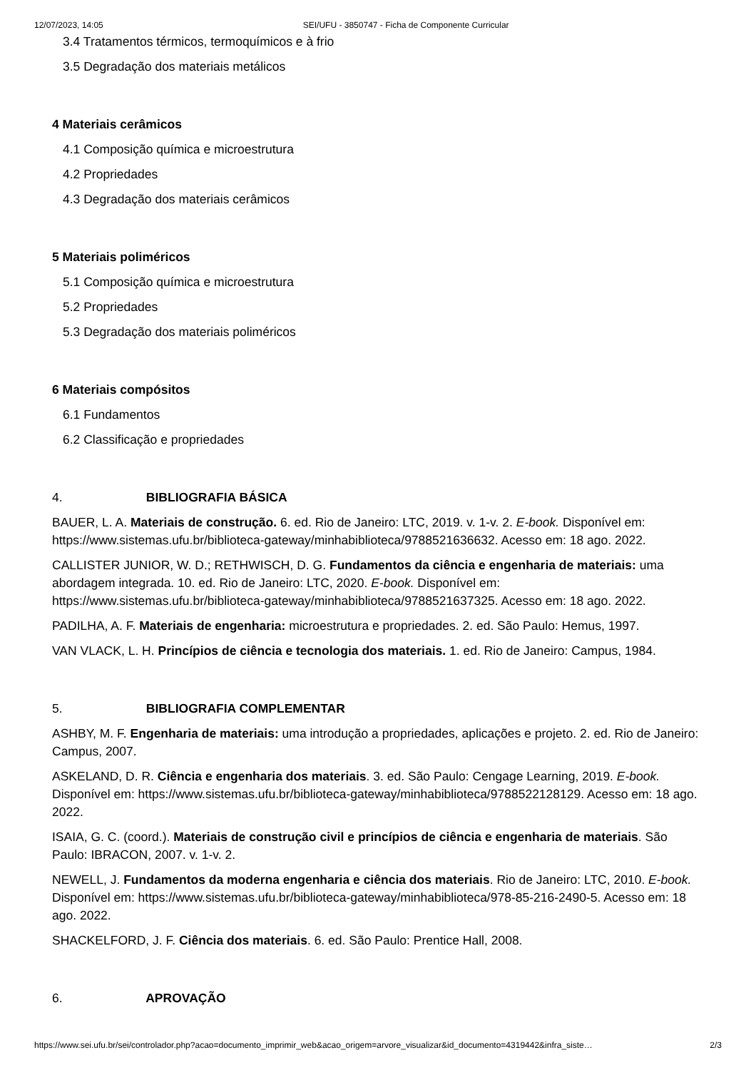12/07/2023, 14:05 SEI/UFU - 3850747 - Ficha de Componente Curricular
3.4 Tratamentos térmicos, termoquímicos e à frio
3.5 Degradação dos materiais metálicos
4 Materiais cerâmicos
4.1 Composição química e microestrutura
4.2 Propriedades
4.3 Degradação dos materiais cerâmicos
5 Materiais poliméricos
5.1 Composição química e microestrutura
5.2 Propriedades
5.3 Degradação dos materiais poliméricos
6 Materiais compósitos
6.1 Fundamentos
6.2 Classificação e propriedades
4. BIBLIOGRAFIA BÁSICA
BAUER, L. A. Materiais de construção. 6. ed. Rio de Janeiro: LTC, 2019. v. 1-v. 2. E-book. Disponível em: https://www.sistemas.ufu.br/biblioteca-gateway/minhabiblioteca/9788521636632. Acesso em: 18 ago. 2022.
CALLISTER JUNIOR, W. D.; RETHWISCH, D. G. Fundamentos da ciência e engenharia de materiais: uma abordagem integrada. 10. ed. Rio de Janeiro: LTC, 2020. E-book. Disponível em: https://www.sistemas.ufu.br/biblioteca-gateway/minhabiblioteca/9788521637325. Acesso em: 18 ago. 2022.
PADILHA, A. F. Materiais de engenharia: microestrutura e propriedades. 2. ed. São Paulo: Hemus, 1997.
VAN VLACK, L. H. Princípios de ciência e tecnologia dos materiais. 1. ed. Rio de Janeiro: Campus, 1984.
5. BIBLIOGRAFIA COMPLEMENTAR
ASHBY, M. F. Engenharia de materiais: uma introdução a propriedades, aplicações e projeto. 2. ed. Rio de Janeiro: Campus, 2007.
ASKELAND, D. R. Ciência e engenharia dos materiais. 3. ed. São Paulo: Cengage Learning, 2019. E-book. Disponível em: https://www.sistemas.ufu.br/biblioteca-gateway/minhabiblioteca/9788522128129. Acesso em: 18 ago. 2022.
ISAIA, G. C. (coord.). Materiais de construção civil e princípios de ciência e engenharia de materiais. São Paulo: IBRACON, 2007. v. 1-v. 2.
NEWELL, J. Fundamentos da moderna engenharia e ciência dos materiais. Rio de Janeiro: LTC, 2010. E-book. Disponível em: https://www.sistemas.ufu.br/biblioteca-gateway/minhabiblioteca/978-85-216-2490-5. Acesso em: 18 ago. 2022.
SHACKELFORD, J. F. Ciência dos materiais. 6. ed. São Paulo: Prentice Hall, 2008.
6. APROVAÇÃO
https://www.sei.ufu.br/sei/controlador.php?acao=documento_imprimir_web&acao_origem=arvore_visualizar&id_documento=4319442&infra_siste… 2/3